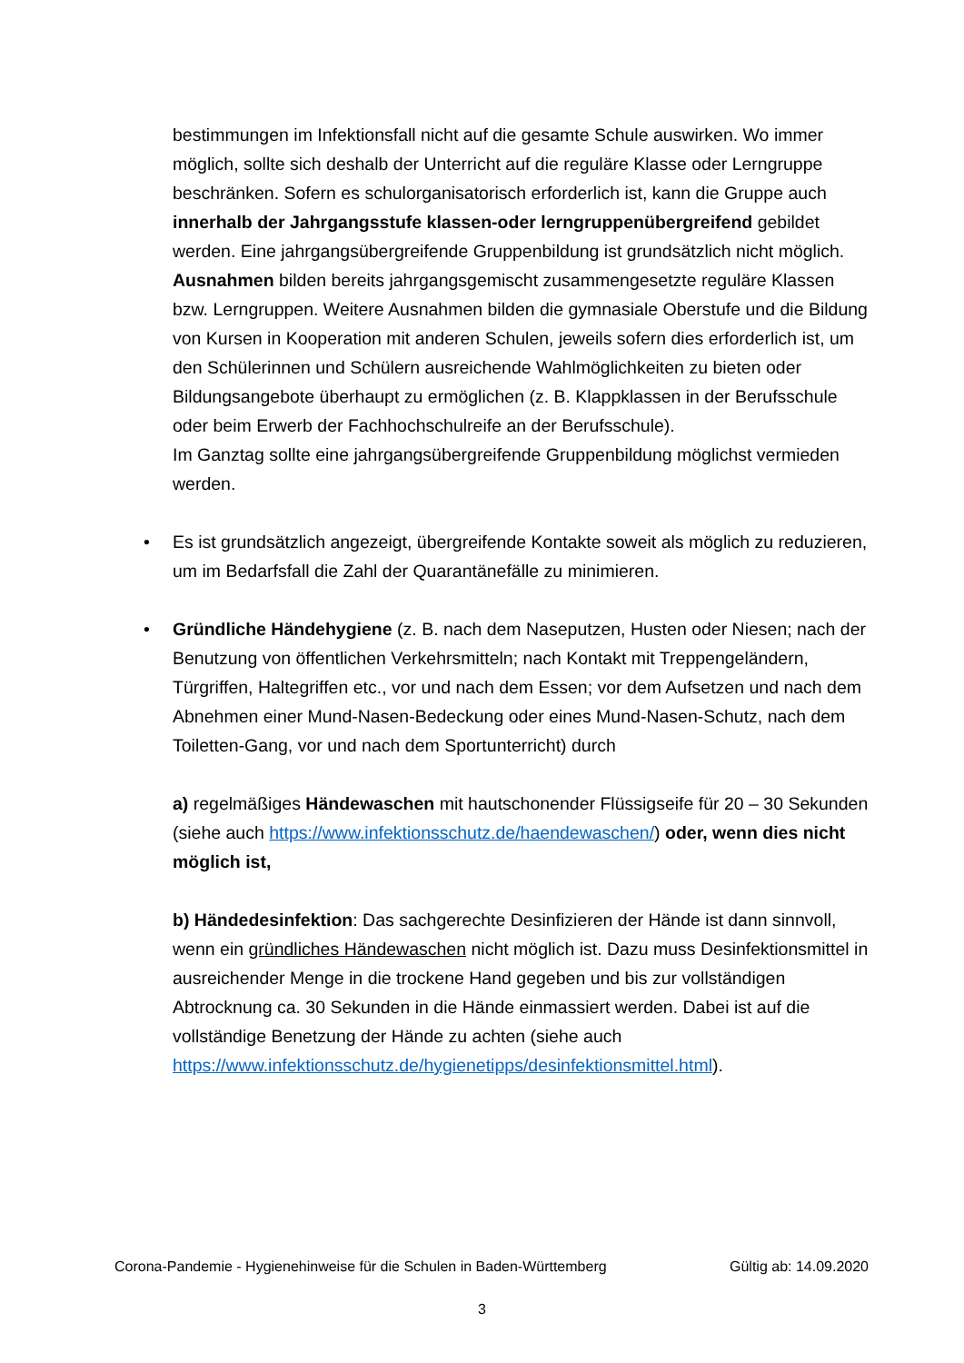bestimmungen im Infektionsfall nicht auf die gesamte Schule auswirken. Wo im­mer möglich, sollte sich deshalb der Unterricht auf die reguläre Klasse oder Lerngruppe beschränken. Sofern es schulorganisatorisch erforderlich ist, kann die Gruppe auch innerhalb der Jahrgangsstufe klassen-oder lerngruppen­übergreifend gebildet werden. Eine jahrgangsübergreifende Gruppenbildung ist grundsätzlich nicht möglich. Ausnahmen bilden bereits jahrgangsgemischt zu­sammengesetzte reguläre Klassen bzw. Lerngruppen. Weitere Ausnahmen bil­den die gymnasiale Oberstufe und die Bildung von Kursen in Kooperation mit anderen Schulen, jeweils sofern dies erforderlich ist, um den Schülerinnen und Schülern ausreichende Wahlmöglichkeiten zu bieten oder Bildungsangebote überhaupt zu ermöglichen (z. B. Klappklassen in der Berufsschule oder beim Er­werb der Fachhochschulreife an der Berufsschule).
Im Ganztag sollte eine jahrgangsübergreifende Gruppenbildung möglichst ver­mieden werden.
• Es ist grundsätzlich angezeigt, übergreifende Kontakte soweit als möglich zu re­duzieren, um im Bedarfsfall die Zahl der Quarantänefälle zu minimieren.
• Gründliche Händehygiene (z. B. nach dem Naseputzen, Husten oder Niesen; nach der Benutzung von öffentlichen Verkehrsmitteln; nach Kontakt mit Trep­pengeländern, Türgriffen, Haltegriffen etc., vor und nach dem Essen; vor dem Aufsetzen und nach dem Abnehmen einer Mund-Nasen-Bedeckung oder eines Mund-Nasen-Schutz, nach dem Toiletten-Gang, vor und nach dem Sportunter­richt) durch
a) regelmäßiges Händewaschen mit hautschonender Flüssigseife für 20 – 30 Sekunden (siehe auch https://www.infektionsschutz.de/haendewaschen/) oder, wenn dies nicht möglich ist,
b) Händedesinfektion: Das sachgerechte Desinfizieren der Hände ist dann sinnvoll, wenn ein gründliches Händewaschen nicht möglich ist. Dazu muss Des­infektionsmittel in ausreichender Menge in die trockene Hand gegeben und bis zur vollständigen Abtrocknung ca. 30 Sekunden in die Hände einmassiert wer­den. Dabei ist auf die vollständige Benetzung der Hände zu achten (siehe auch https://www.infektionsschutz.de/hygienetipps/desinfektionsmittel.html).
Corona-Pandemie - Hygienehinweise für die Schulen in Baden-Württemberg Gültig ab: 14.09.2020
3